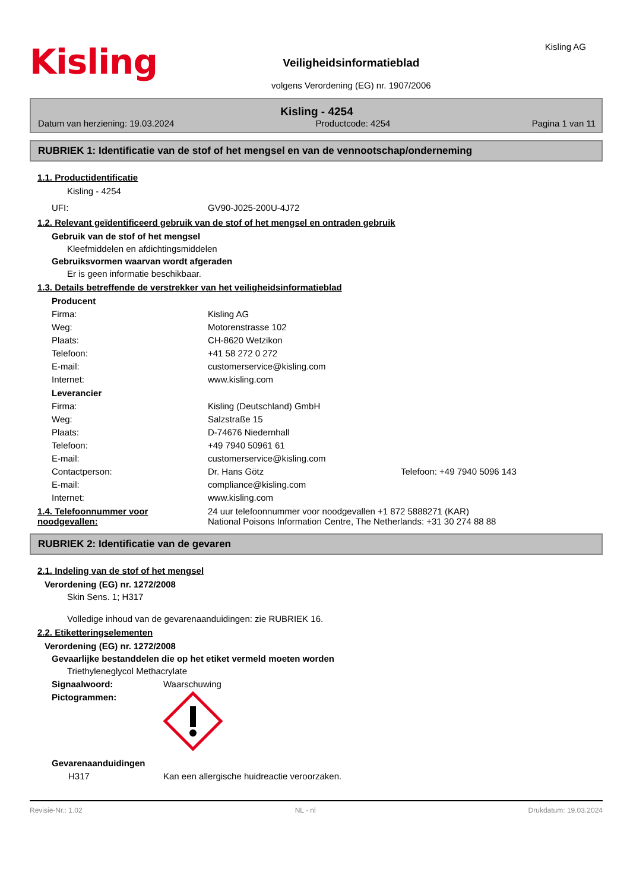Kisling
Veiligheidsinformatieblad
volgens Verordening (EG) nr. 1907/2006
Kisling AG
Kisling - 4254
Datum van herziening: 19.03.2024 Productcode: 4254 Pagina 1 van 11
RUBRIEK 1: Identificatie van de stof of het mengsel en van de vennootschap/onderneming
1.1. Productidentificatie
Kisling - 4254
UFI: GV90-J025-200U-4J72
1.2. Relevant geïdentificeerd gebruik van de stof of het mengsel en ontraden gebruik
Gebruik van de stof of het mengsel
Kleefmiddelen en afdichtingsmiddelen
Gebruiksvormen waarvan wordt afgeraden
Er is geen informatie beschikbaar.
1.3. Details betreffende de verstrekker van het veiligheidsinformatieblad
Producent
Firma: Kisling AG
Weg: Motorenstrasse 102
Plaats: CH-8620 Wetzikon
Telefoon: +41 58 272 0 272
E-mail: customerservice@kisling.com
Internet: www.kisling.com
Leverancier
Firma: Kisling (Deutschland) GmbH
Weg: Salzstraße 15
Plaats: D-74676 Niedernhall
Telefoon: +49 7940 50961 61
E-mail: customerservice@kisling.com
Contactperson: Dr. Hans Götz Telefoon: +49 7940 5096 143
E-mail: compliance@kisling.com
Internet: www.kisling.com
1.4. Telefoonnummer voor noodgevallen: 24 uur telefoonnummer voor noodgevallen +1 872 5888271 (KAR)
National Poisons Information Centre, The Netherlands: +31 30 274 88 88
RUBRIEK 2: Identificatie van de gevaren
2.1. Indeling van de stof of het mengsel
Verordening (EG) nr. 1272/2008
Skin Sens. 1; H317
Volledige inhoud van de gevarenaanduidingen: zie RUBRIEK 16.
2.2. Etiketteringselementen
Verordening (EG) nr. 1272/2008
Gevaarlijke bestanddelen die op het etiket vermeld moeten worden
Triethyleneglycol Methacrylate
Signaalwoord: Waarschuwing
Pictogrammen:
Gevarenaanduidingen
H317 Kan een allergische huidreactie veroorzaken.
Revisie-Nr.: 1.02 NL - nl Drukdatum: 19.03.2024